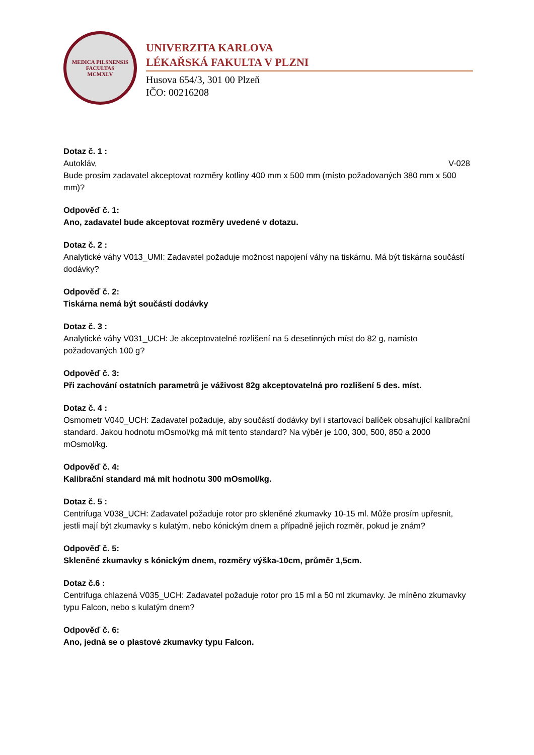MEDICA PILSNENSIS
FACULTAS
MCMXLV
UNIVERZITA KARLOVA
LÉKAŘSKÁ FAKULTA V PLZNI
Husova 654/3, 301 00 Plzeň
IČO: 00216208
Dotaz č. 1 :
Autokláv, V-028
Bude prosím zadavatel akceptovat rozměry kotliny 400 mm x 500 mm (místo požadovaných 380 mm x 500 mm)?
Odpověď č. 1:
Ano, zadavatel bude akceptovat rozměry uvedené v dotazu.
Dotaz č. 2 :
Analytické váhy V013_UMI: Zadavatel požaduje možnost napojení váhy na tiskárnu. Má být tiskárna součástí dodávky?
Odpověď č. 2:
Tiskárna nemá být součástí dodávky
Dotaz č. 3 :
Analytické váhy V031_UCH: Je akceptovatelné rozlišení na 5 desetinných míst do 82 g, namísto požadovaných 100 g?
Odpověď č. 3:
Při zachování ostatních parametrů je váživost 82g akceptovatelná pro rozlišení 5 des. míst.
Dotaz č. 4 :
Osmometr V040_UCH: Zadavatel požaduje, aby součástí dodávky byl i startovací balíček obsahující kalibrační standard. Jakou hodnotu mOsmol/kg má mít tento standard? Na výběr je 100, 300, 500, 850 a 2000 mOsmol/kg.
Odpověď č. 4:
Kalibrační standard má mít hodnotu 300 mOsmol/kg.
Dotaz č. 5 :
Centrifuga V038_UCH: Zadavatel požaduje rotor pro skleněné zkumavky 10-15 ml. Může prosím upřesnit, jestli mají být zkumavky s kulatým, nebo kónickým dnem a případně jejich rozměr, pokud je znám?
Odpověď č. 5:
Skleněné zkumavky s kónickým dnem, rozměry výška-10cm, průměr 1,5cm.
Dotaz č.6 :
Centrifuga chlazená V035_UCH: Zadavatel požaduje rotor pro 15 ml a 50 ml zkumavky. Je míněno zkumavky typu Falcon, nebo s kulatým dnem?
Odpověď č. 6:
Ano, jedná se o plastové zkumavky typu Falcon.